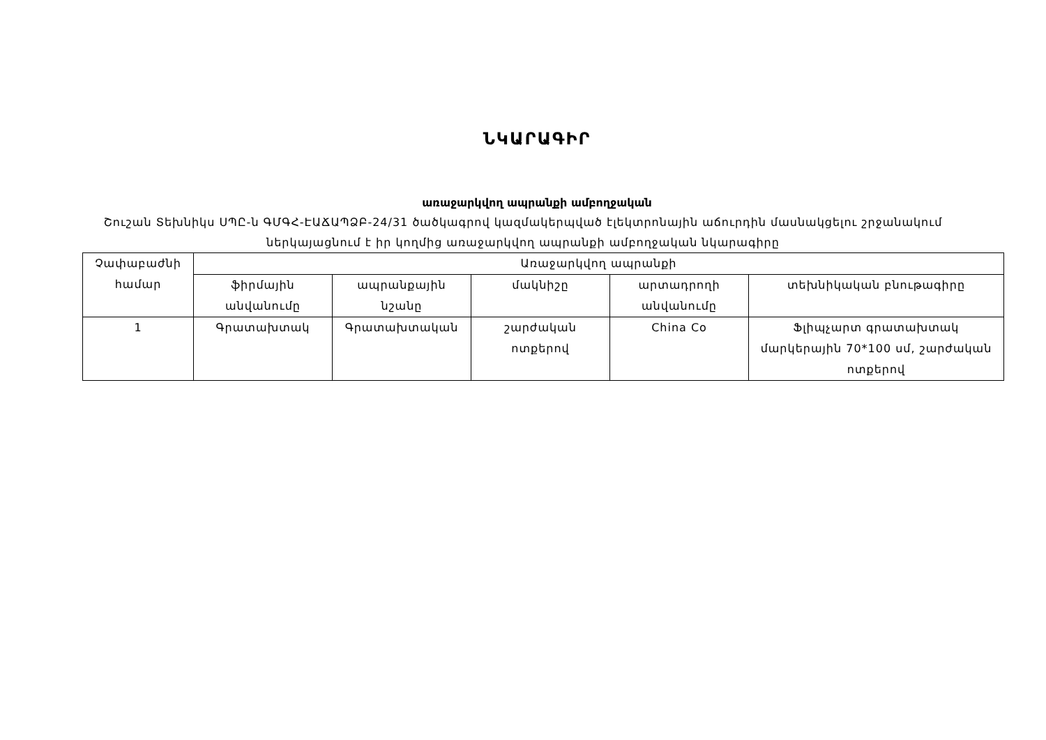ՆԿԱՐԱԳԻՐ
առաջարկվող ապրանքի ամբողջական
Շուշան Տեխնիկս ՍՊԸ-ն ԳՄԳՀ-ԷԱՃԱՊՁԲ-24/31 ծածկագրով կազմակերպված էլեկտրոնային աճուրդին մասնակցելու շրջանակում ներկայացնում է իր կողմից առաջարկվող ապրանքի ամբողջական նկարագիրը
| Չափաբաժնի համար | Առաջարկվող ապրանքի | | | | |
| --- | --- | --- | --- | --- | --- |
| | ֆիրմային անվանումը | ապրանքային նշանը | մակնիշը | արտադրողի անվանումը | տեխնիկական բնութագիրը |
| 1 | Գրատախտակ | Գրատախտական | շարժական ոտքերով | China Co | Ֆլիպչարտ գրատախտակ մարկերային 70*100 սմ, շարժական ոտքերով |